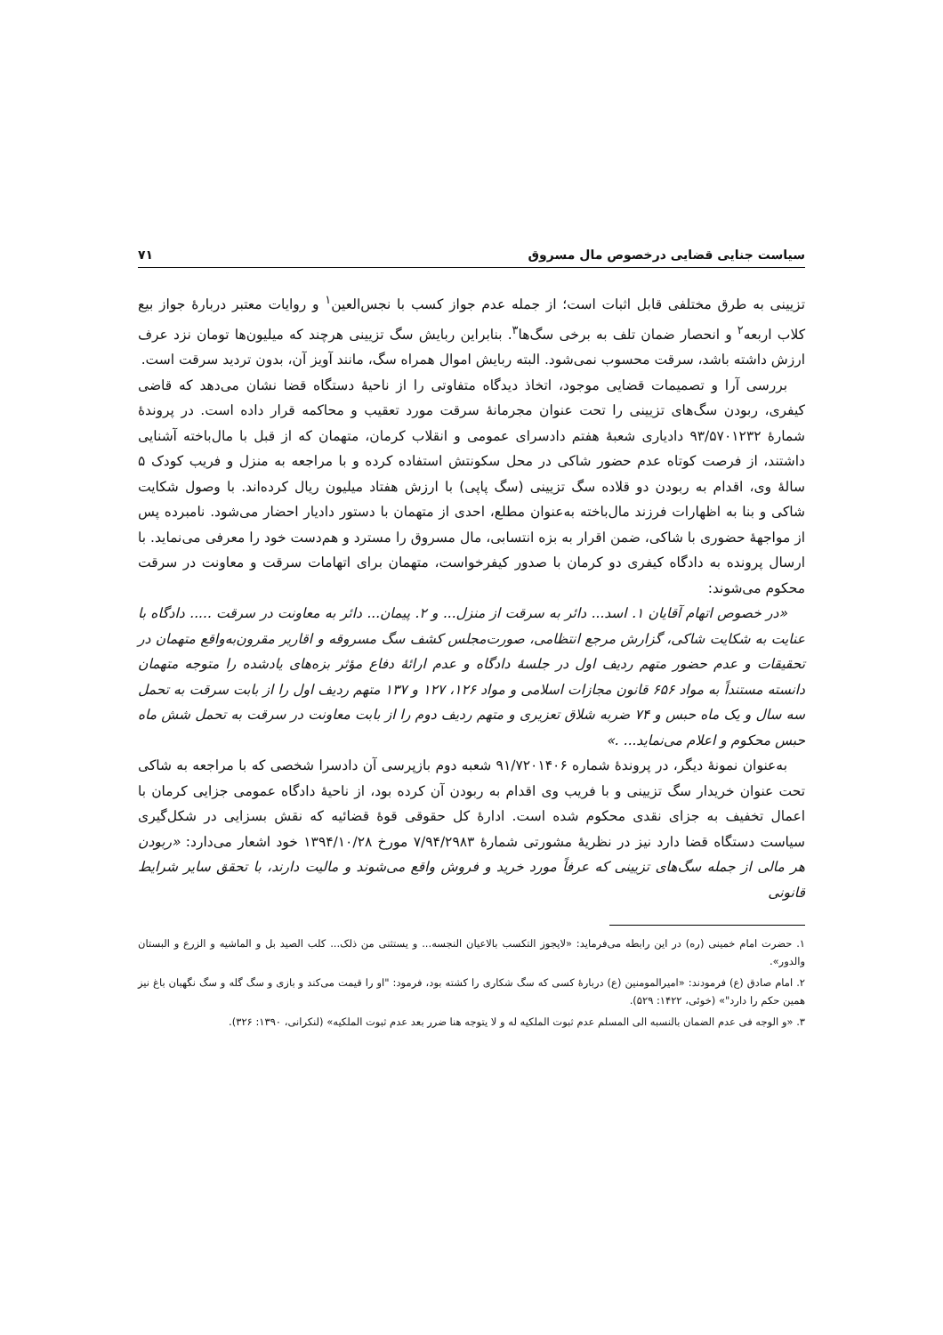سیاست جنایی قضایی درخصوص مال مسروق ۷۱
تزیینی به طرق مختلفی قابل اثبات است؛ از جمله عدم جواز کسب با نجس‌العین<sup>۱</sup> و روایات معتبر دربارهٔ جواز بیع کلاب اربعه<sup>۲</sup> و انحصار ضمان تلف به برخی سگ‌ها<sup>۳</sup>. بنابراین ربایش سگ تزیینی هرچند که میلیون‌ها تومان نزد عرف ارزش داشته باشد، سرقت محسوب نمی‌شود. البته ربایش اموال همراه سگ، مانند آویز آن، بدون تردید سرقت است.
بررسی آرا و تصمیمات قضایی موجود، اتخاذ دیدگاه متفاوتی را از ناحیهٔ دستگاه قضا نشان می‌دهد که قاضی کیفری، ربودن سگ‌های تزیینی را تحت عنوان مجرمانهٔ سرقت مورد تعقیب و محاکمه قرار داده است. در پروندهٔ شمارهٔ ۹۳/۵۷۰۱۲۳۲ دادیاری شعبهٔ هفتم دادسرای عمومی و انقلاب کرمان، متهمان که از قبل با مال‌باخته آشنایی داشتند، از فرصت کوتاه عدم حضور شاکی در محل سکونتش استفاده کرده و با مراجعه به منزل و فریب کودک ۵ سالهٔ وی، اقدام به ربودن دو قلاده سگ تزیینی (سگ پاپی) با ارزش هفتاد میلیون ریال کرده‌اند. با وصول شکایت شاکی و بنا به اظهارات فرزند مال‌باخته به‌عنوان مطلع، احدی از متهمان با دستور دادیار احضار می‌شود. نامبرده پس از مواجههٔ حضوری با شاکی، ضمن اقرار به بزه انتسابی، مال مسروق را مسترد و هم‌دست خود را معرفی می‌نماید. با ارسال پرونده به دادگاه کیفری دو کرمان با صدور کیفرخواست، متهمان برای اتهامات سرقت و معاونت در سرقت محکوم می‌شوند:
«در خصوص اتهام آقایان ۱. اسد... دائر به سرقت از منزل... و ۲. پیمان... دائر به معاونت در سرقت ..... دادگاه با عنایت به شکایت شاکی، گزارش مرجع انتظامی، صورت‌مجلس کشف سگ مسروقه و اقاریر مقرون‌به‌واقع متهمان در تحقیقات و عدم حضور متهم ردیف اول در جلسهٔ دادگاه و عدم ارائهٔ دفاع مؤثر بزه‌های یادشده را متوجه متهمان دانسته مستنداً به مواد ۶۵۶ قانون مجازات اسلامی و مواد ۱۲۶، ۱۲۷ و ۱۳۷ متهم ردیف اول را از بابت سرقت به تحمل سه سال و یک ماه حبس و ۷۴ ضربه شلاق تعزیری و متهم ردیف دوم را از بابت معاونت در سرقت به تحمل شش ماه حبس محکوم و اعلام می‌نماید... .»
به‌عنوان نمونهٔ دیگر، در پروندهٔ شماره ۹۱/۷۲۰۱۴۰۶ شعبه دوم بازپرسی آن دادسرا شخصی که با مراجعه به شاکی تحت عنوان خریدار سگ تزیینی و با فریب وی اقدام به ربودن آن کرده بود، از ناحیهٔ دادگاه عمومی جزایی کرمان با اعمال تخفیف به جزای نقدی محکوم شده است. ادارهٔ کل حقوقی قوهٔ قضائیه که نقش بسزایی در شکل‌گیری سیاست دستگاه قضا دارد نیز در نظریهٔ مشورتی شمارهٔ ۷/۹۴/۲۹۸۳ مورخ ۱۳۹۴/۱۰/۲۸ خود اشعار می‌دارد: «ربودن هر مالی از جمله سگ‌های تزیینی که عرفاً مورد خرید و فروش واقع می‌شوند و مالیت دارند، با تحقق سایر شرایط قانونی
۱. حضرت امام خمینی (ره) در این رابطه می‌فرماید: «لایجوز التکسب بالاعیان النجسه... و یستثنی من ذلک... کلب الصید بل و الماشیه و الزرع و البستان والدور».
۲. امام صادق (ع) فرمودند: «امیرالمومنین (ع) دربارهٔ کسی که سگ شکاری را کشته بود، فرمود: "او را قیمت می‌کند و بازی و سگ گله و سگ نگهبان باغ نیز همین حکم را دارد"» (خوئی، ۱۴۲۲: ۵۲۹).
۳. «و الوجه فی عدم الضمان بالنسبه الی المسلم عدم ثبوت الملکیه له و لا یتوجه هنا ضرر بعد عدم ثبوت الملکیه» (لنکرانی، ۱۳۹۰: ۳۲۶).